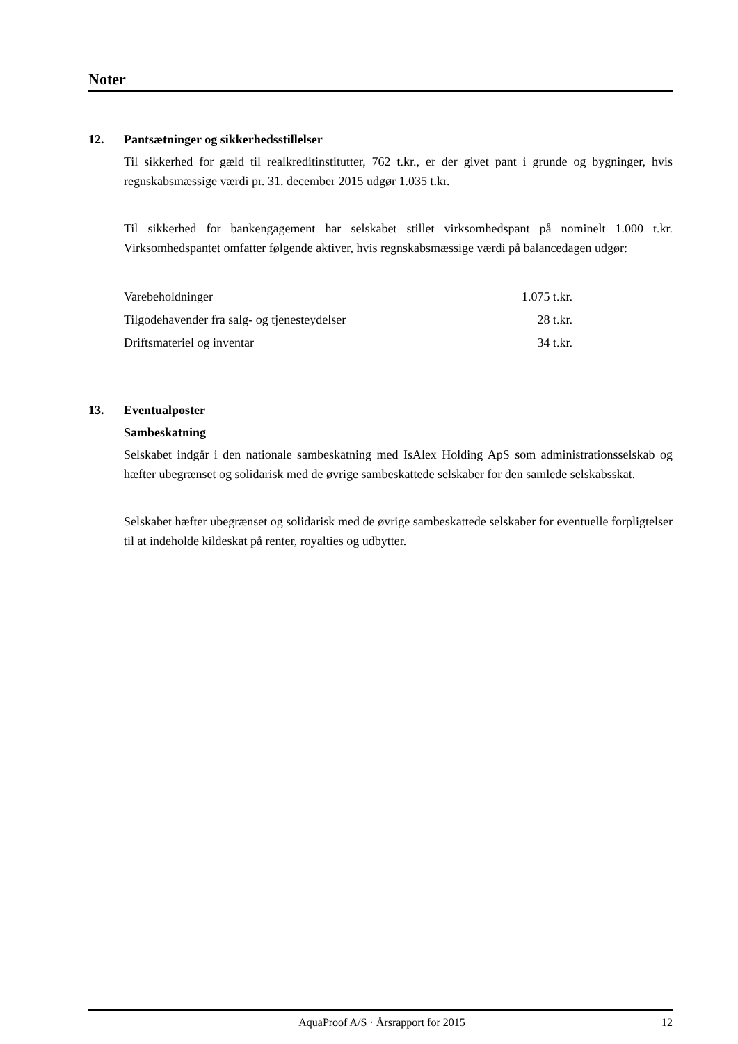Noter
12. Pantsætninger og sikkerhedsstillelser
Til sikkerhed for gæld til realkreditinstitutter, 762 t.kr., er der givet pant i grunde og bygninger, hvis regnskabsmæssige værdi pr. 31. december 2015 udgør 1.035 t.kr.
Til sikkerhed for bankengagement har selskabet stillet virksomhedspant på nominelt 1.000 t.kr. Virksomhedspantet omfatter følgende aktiver, hvis regnskabsmæssige værdi på balancedagen udgør:
| Varebeholdninger | 1.075 t.kr. |
| Tilgodehavender fra salg- og tjenesteydelser | 28 t.kr. |
| Driftsmateriel og inventar | 34 t.kr. |
13. Eventualposter
Sambeskatning
Selskabet indgår i den nationale sambeskatning med IsAlex Holding ApS som administrationssel­skab og hæfter ubegrænset og solidarisk med de øvrige sambeskattede selskaber for den samlede selskabsskat.
Selskabet hæfter ubegrænset og solidarisk med de øvrige sambeskattede selskaber for eventuelle forpligtelser til at indeholde kildeskat på renter, royalties og udbytter.
AquaProof A/S · Årsrapport for 2015 12